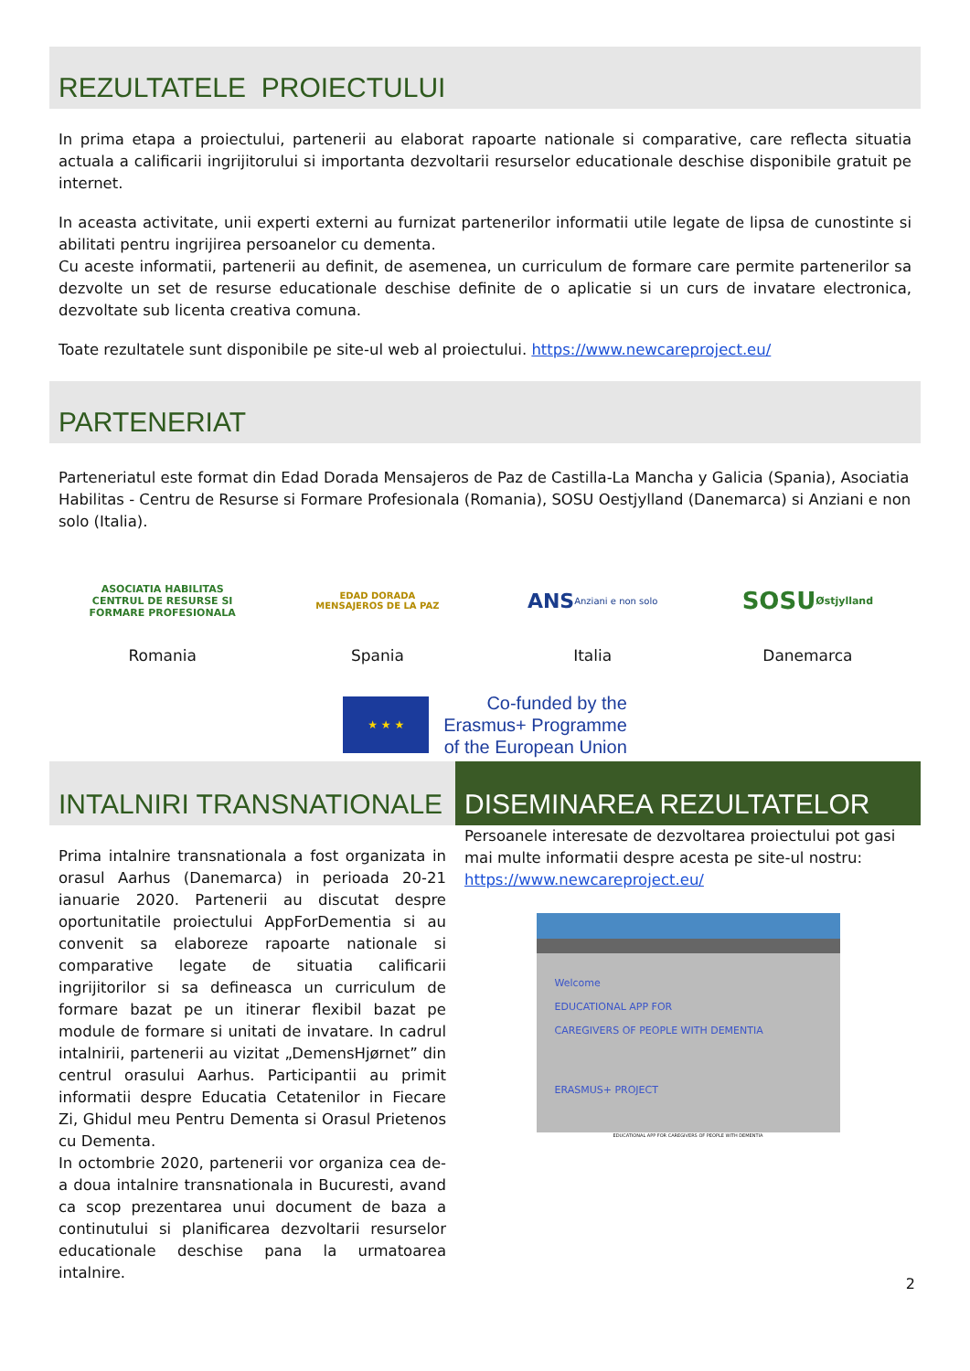REZULTATELE PROIECTULUI
In prima etapa a proiectului, partenerii au elaborat rapoarte nationale si comparative, care reflecta situatia actuala a calificarii ingrijitorului si importanta dezvoltarii resurselor educationale deschise disponibile gratuit pe internet.
In aceasta activitate, unii experti externi au furnizat partenerilor informatii utile legate de lipsa de cunostinte si abilitati pentru ingrijirea persoanelor cu dementa.
Cu aceste informatii, partenerii au definit, de asemenea, un curriculum de formare care permite partenerilor sa dezvolte un set de resurse educationale deschise definite de o aplicatie si un curs de invatare electronica, dezvoltate sub licenta creativa comuna.
Toate rezultatele sunt disponibile pe site-ul web al proiectului. https://www.newcareproject.eu/
PARTENERIAT
Parteneriatul este format din Edad Dorada Mensajeros de Paz de Castilla-La Mancha y Galicia (Spania), Asociatia Habilitas - Centru de Resurse si Formare Profesionala (Romania), SOSU Oestjylland (Danemarca) si Anziani e non solo (Italia).
ASOCIATIA HABILITAS
CENTRUL DE RESURSE SI FORMARE PROFESIONALA
Romania
EDAD DORADA
MENSAJEROS DE LA PAZ
Spania
ANS
Anziani e non solo
Italia
SOSU
Østjylland
Danemarca
★ ★ ★
Co-funded by the
Erasmus+ Programme
of the European Union
INTALNIRI TRANSNATIONALE
Prima intalnire transnationala a fost organizata in orasul Aarhus (Danemarca) in perioada 20-21 ianuarie 2020. Partenerii au discutat despre oportunitatile proiectului AppForDementia si au convenit sa elaboreze rapoarte nationale si comparative legate de situatia calificarii ingrijitorilor si sa defineasca un curriculum de formare bazat pe un itinerar flexibil bazat pe module de formare si unitati de invatare. In cadrul intalnirii, partenerii au vizitat „DemensHjørnet” din centrul orasului Aarhus. Participantii au primit informatii despre Educatia Cetatenilor in Fiecare Zi, Ghidul meu Pentru Dementa si Orasul Prietenos cu Dementa.
In octombrie 2020, partenerii vor organiza cea de-a doua intalnire transnationala in Bucuresti, avand ca scop prezentarea unui document de baza a continutului si planificarea dezvoltarii resurselor educationale deschise pana la urmatoarea intalnire.
DISEMINAREA REZULTATELOR
Persoanele interesate de dezvoltarea proiectului pot gasi mai multe informatii despre acesta pe site-ul nostru: https://www.newcareproject.eu/
Welcome
EDUCATIONAL APP FOR
CAREGIVERS OF PEOPLE WITH DEMENTIA
ERASMUS+ PROJECT
EDUCATIONAL APP FOR CAREGIVERS OF PEOPLE WITH DEMENTIA
2